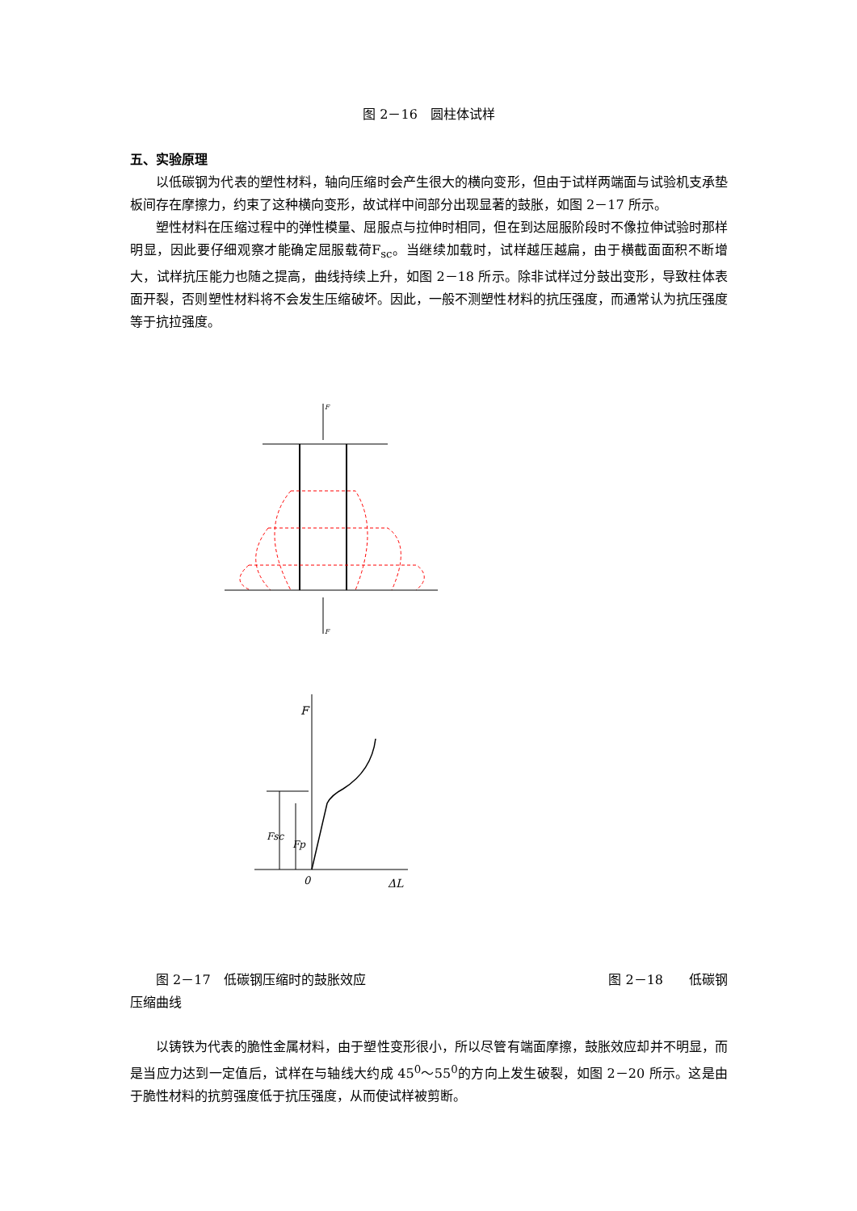图 2－16　圆柱体试样
五、实验原理
以低碳钢为代表的塑性材料，轴向压缩时会产生很大的横向变形，但由于试样两端面与试验机支承垫板间存在摩擦力，约束了这种横向变形，故试样中间部分出现显著的鼓胀，如图 2－17 所示。
塑性材料在压缩过程中的弹性模量、屈服点与拉伸时相同，但在到达屈服阶段时不像拉伸试验时那样明显，因此要仔细观察才能确定屈服载荷F<sub>sc</sub>。当继续加载时，试样越压越扁，由于横截面面积不断增大，试样抗压能力也随之提高，曲线持续上升，如图 2－18 所示。除非试样过分鼓出变形，导致柱体表面开裂，否则塑性材料将不会发生压缩破坏。因此，一般不测塑性材料的抗压强度，而通常认为抗压强度等于抗拉强度。
F
F
F
0
ΔL
Fsc
Fp
图 2－17　低碳钢压缩时的鼓胀效应 图 2－18　　低碳钢
压缩曲线
以铸铁为代表的脆性金属材料，由于塑性变形很小，所以尽管有端面摩擦，鼓胀效应却并不明显，而是当应力达到一定值后，试样在与轴线大约成 45<sup>0</sup>～55<sup>0</sup>的方向上发生破裂，如图 2－20 所示。这是由于脆性材料的抗剪强度低于抗压强度，从而使试样被剪断。